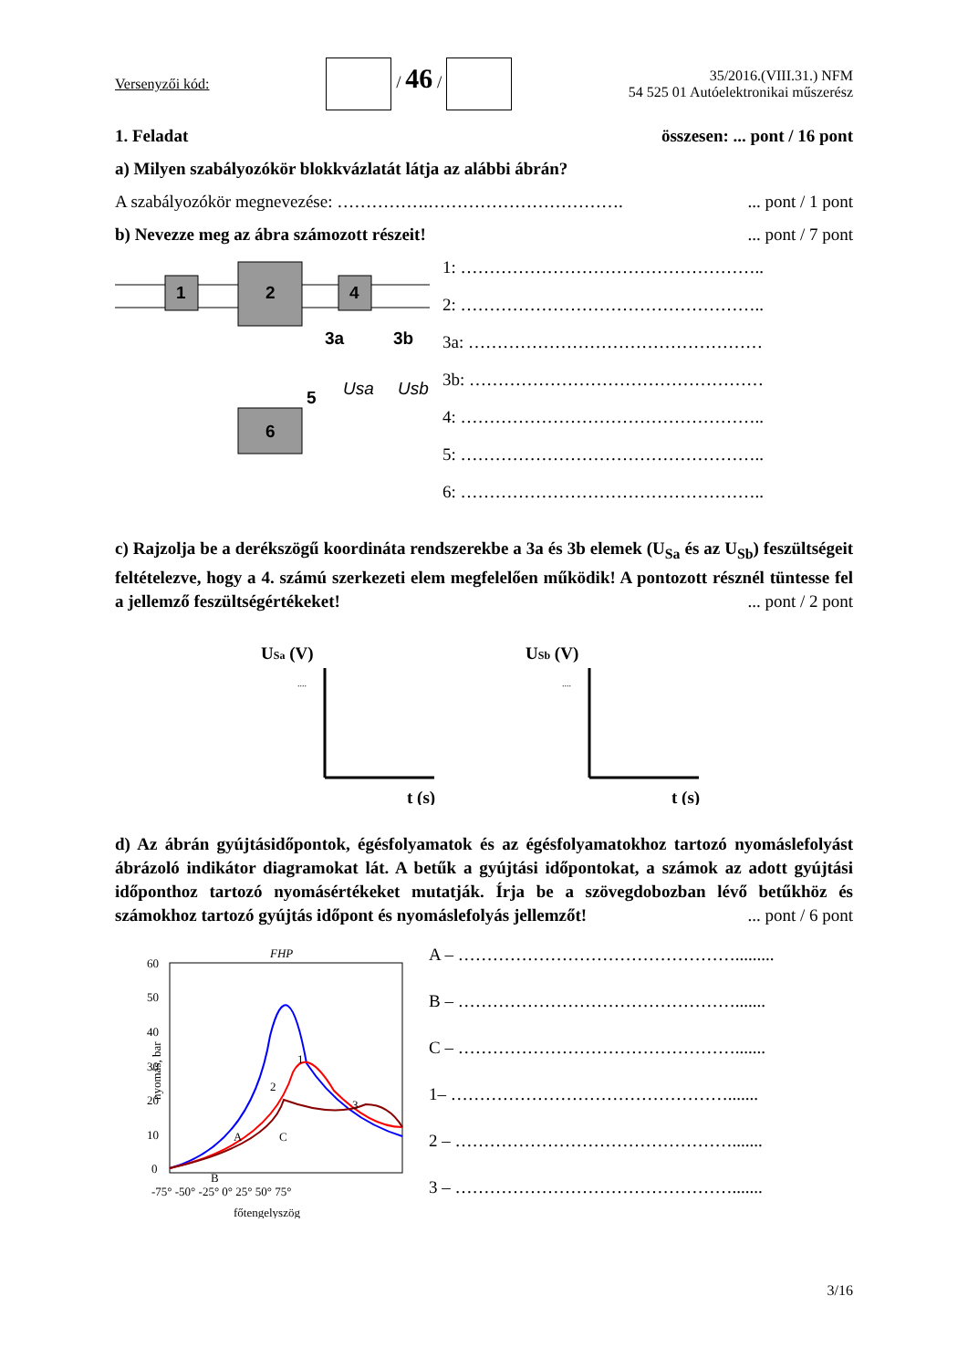Versenyzői kód: / 46 / 35/2016.(VIII.31.) NFM
54 525 01 Autóelektronikai műszerész
1. Feladat összesen: ... pont / 16 pont
a) Milyen szabályozókör blokkvázlatát látja az alábbi ábrán?
A szabályozókör megnevezése: …………….…………………………….... pont / 1 pont
b) Nevezze meg az ábra számozott részeit!... pont / 7 pont
1
2
4
3a
3b
6
5
Usa
Usb
1: ……………………………………………..
2: ……………………………………………..
3a: ……………………………………………
3b: ……………………………………………
4: ……………………………………………..
5: ……………………………………………..
6: ……………………………………………..
c) Rajzolja be a derékszögű koordináta rendszerekbe a 3a és 3b elemek (U<sub>Sa</sub> és az U<sub>Sb</sub>) feszültségeit feltételezve, hogy a 4. számú szerkezeti elem megfelelően működik! A pontozott résznél tüntesse fel a jellemző feszültségértékeket! ... pont / 2 pont
USa (V)
....
t (s)
USb (V)
....
t (s)
d) Az ábrán gyújtásidőpontok, égésfolyamatok és az égésfolyamatokhoz tartozó nyomáslefolyást ábrázoló indikátor diagramokat lát. A betűk a gyújtási időpontokat, a számok az adott gyújtási időponthoz tartozó nyomásértékeket mutatják. Írja be a szövegdobozban lévő betűkhöz és számokhoz tartozó gyújtás időpont és nyomáslefolyás jellemzőt!... pont / 6 pont
FHP
60
50
40
30
20
10
0
-75° -50° -25° 0° 25° 50° 75°
főtengelyszög
nyomás, bar
A
B
C
1
2
3
A – ………………………………………….........
B – ………………………………………….......
C – ………………………………………….......
1– ………………………………………….......
2 – ………………………………………….......
3 – ………………………………………….......
3/16